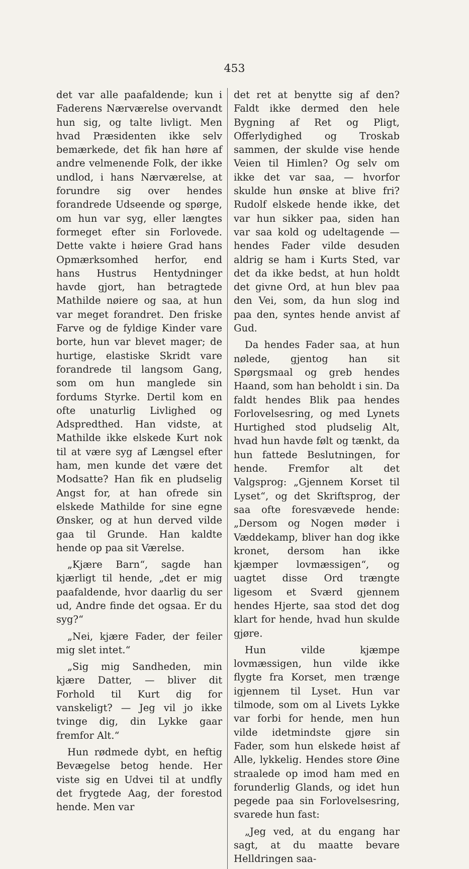453
det var alle paafaldende; kun i Faderens Nærværelse overvandt hun sig, og talte livligt. Men hvad Præsidenten ikke selv bemærkede, det fik han høre af andre velmenende Folk, der ikke undlod, i hans Nærværelse, at forundre sig over hendes forandrede Udseende og spørge, om hun var syg, eller længtes formeget efter sin Forlovede. Dette vakte i høiere Grad hans Opmærksomhed herfor, end hans Hustrus Hentydninger havde gjort, han betragtede Mathilde nøiere og saa, at hun var meget forandret. Den friske Farve og de fyldige Kinder vare borte, hun var blevet mager; de hurtige, elastiske Skridt vare forandrede til langsom Gang, som om hun manglede sin fordums Styrke. Dertil kom en ofte unaturlig Livlighed og Adspredthed. Han vidste, at Mathilde ikke elskede Kurt nok til at være syg af Længsel efter ham, men kunde det være det Modsatte? Han fik en pludselig Angst for, at han ofrede sin elskede Mathilde for sine egne Ønsker, og at hun derved vilde gaa til Grunde. Han kaldte hende op paa sit Værelse.
„Kjære Barn“, sagde han kjærligt til hende, „det er mig paafaldende, hvor daarlig du ser ud, Andre finde det ogsaa. Er du syg?“
„Nei, kjære Fader, der feiler mig slet intet.“
„Sig mig Sandheden, min kjære Datter, — bliver dit Forhold til Kurt dig for vanskeligt? — Jeg vil jo ikke tvinge dig, din Lykke gaar fremfor Alt.“
Hun rødmede dybt, en heftig Bevægelse betog hende. Her viste sig en Udvei til at undfly det frygtede Aag, der forestod hende. Men var
det ret at benytte sig af den? Faldt ikke dermed den hele Bygning af Ret og Pligt, Offerlydighed og Troskab sammen, der skulde vise hende Veien til Himlen? Og selv om ikke det var saa, — hvorfor skulde hun ønske at blive fri? Rudolf elskede hende ikke, det var hun sikker paa, siden han var saa kold og udeltagende — hendes Fader vilde desuden aldrig se ham i Kurts Sted, var det da ikke bedst, at hun holdt det givne Ord, at hun blev paa den Vei, som, da hun slog ind paa den, syntes hende anvist af Gud.
Da hendes Fader saa, at hun nølede, gjentog han sit Spørgsmaal og greb hendes Haand, som han beholdt i sin. Da faldt hendes Blik paa hendes Forlovelsesring, og med Lynets Hurtighed stod pludselig Alt, hvad hun havde følt og tænkt, da hun fattede Beslutningen, for hende. Fremfor alt det Valgsprog: „Gjennem Korset til Lyset“, og det Skriftsprog, der saa ofte foresvævede hende: „Dersom og Nogen møder i Væddekamp, bliver han dog ikke kronet, dersom han ikke kjæmper lovmæssigen“, og uagtet disse Ord trængte ligesom et Sværd gjennem hendes Hjerte, saa stod det dog klart for hende, hvad hun skulde gjøre.
Hun vilde kjæmpe lovmæssigen, hun vilde ikke flygte fra Korset, men trænge igjennem til Lyset. Hun var tilmode, som om al Livets Lykke var forbi for hende, men hun vilde idetmindste gjøre sin Fader, som hun elskede høist af Alle, lykkelig. Hendes store Øine straalede op imod ham med en forunderlig Glands, og idet hun pegede paa sin Forlovelsesring, svarede hun fast:
„Jeg ved, at du engang har sagt, at du maatte bevare Helldringen saa-